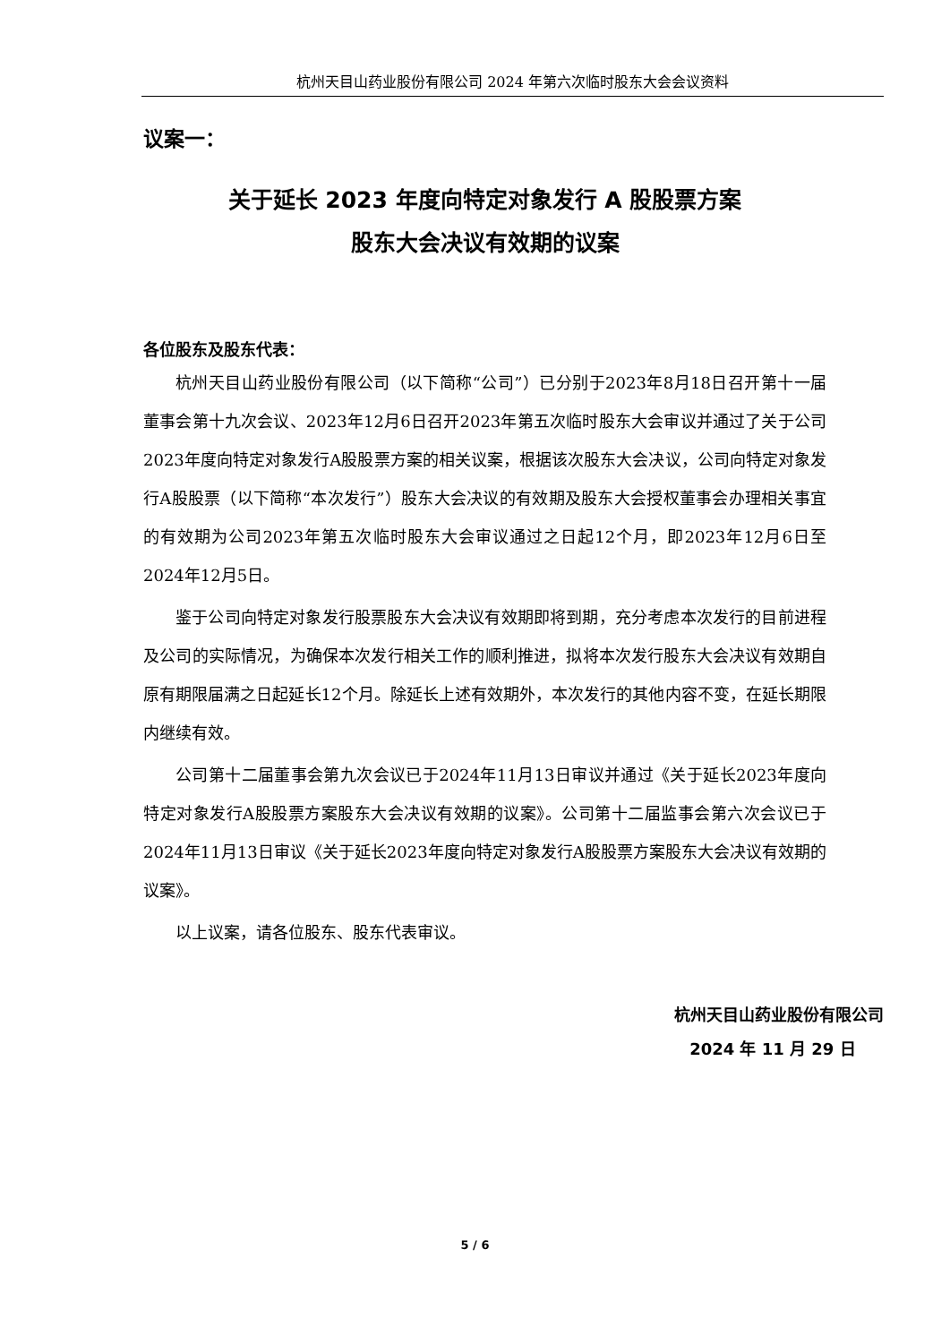杭州天目山药业股份有限公司 2024 年第六次临时股东大会会议资料
议案一：
关于延长 2023 年度向特定对象发行 A 股股票方案
股东大会决议有效期的议案
各位股东及股东代表：
杭州天目山药业股份有限公司（以下简称“公司”）已分别于2023年8月18日召开第十一届董事会第十九次会议、2023年12月6日召开2023年第五次临时股东大会审议并通过了关于公司2023年度向特定对象发行A股股票方案的相关议案，根据该次股东大会决议，公司向特定对象发行A股股票（以下简称“本次发行”）股东大会决议的有效期及股东大会授权董事会办理相关事宜的有效期为公司2023年第五次临时股东大会审议通过之日起12个月，即2023年12月6日至2024年12月5日。
鉴于公司向特定对象发行股票股东大会决议有效期即将到期，充分考虑本次发行的目前进程及公司的实际情况，为确保本次发行相关工作的顺利推进，拟将本次发行股东大会决议有效期自原有期限届满之日起延长12个月。除延长上述有效期外，本次发行的其他内容不变，在延长期限内继续有效。
公司第十二届董事会第九次会议已于2024年11月13日审议并通过《关于延长2023年度向特定对象发行A股股票方案股东大会决议有效期的议案》。公司第十二届监事会第六次会议已于2024年11月13日审议《关于延长2023年度向特定对象发行A股股票方案股东大会决议有效期的议案》。
以上议案，请各位股东、股东代表审议。
杭州天目山药业股份有限公司
2024 年 11 月 29 日
5 / 6